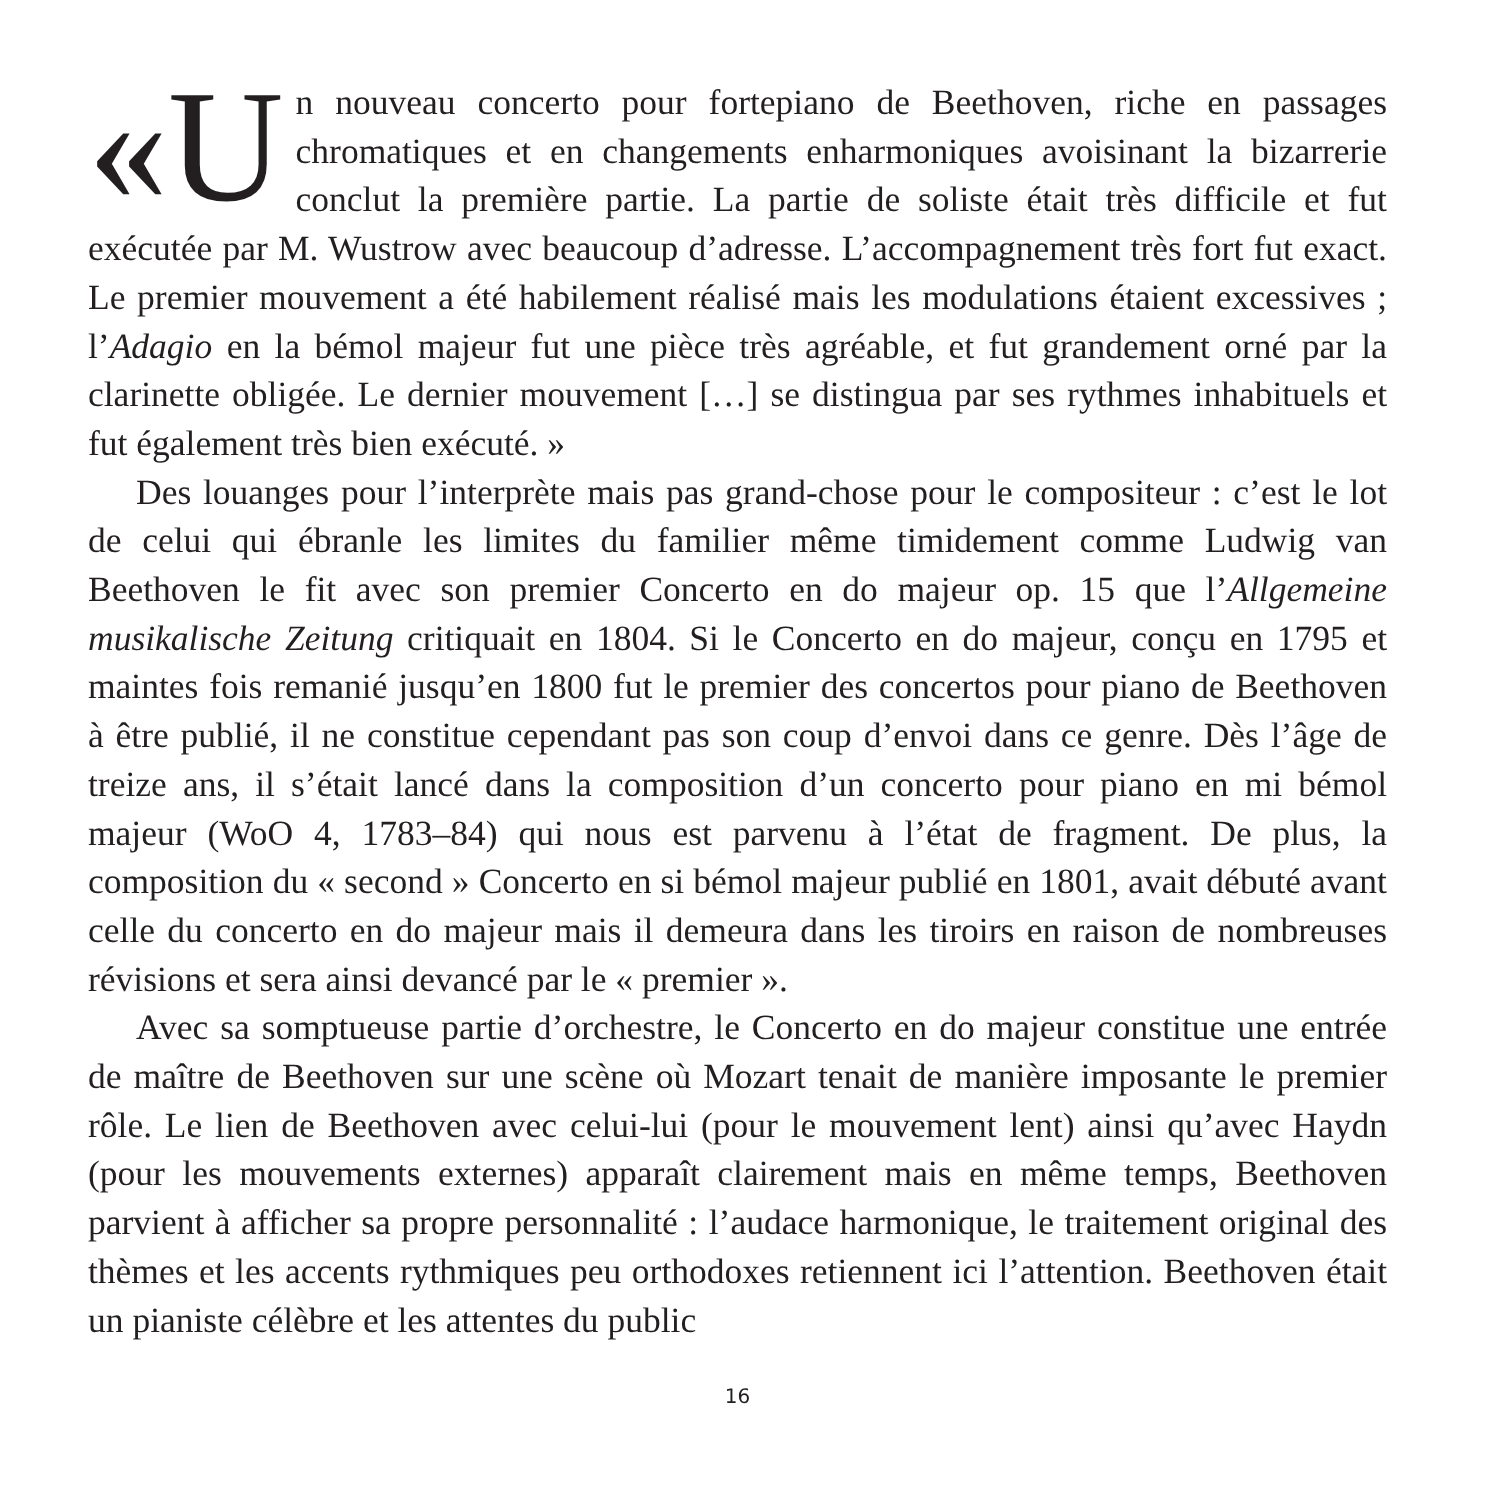«U n nouveau concerto pour fortepiano de Beethoven, riche en passages chromatiques et en changements enharmoniques avoisinant la bizarrerie conclut la première partie. La partie de soliste était très difficile et fut exécutée par M. Wustrow avec beaucoup d’adresse. L’accompagnement très fort fut exact. Le premier mouvement a été habilement réalisé mais les modulations étaient excessives ; l’Adagio en la bémol majeur fut une pièce très agréable, et fut grandement orné par la clarinette obligée. Le dernier mouvement […] se distingua par ses rythmes inhabituels et fut également très bien exécuté. »
Des louanges pour l’interprète mais pas grand-chose pour le compositeur : c’est le lot de celui qui ébranle les limites du familier même timidement comme Ludwig van Beethoven le fit avec son premier Concerto en do majeur op. 15 que l’Allgemeine musikalische Zeitung critiquait en 1804. Si le Concerto en do majeur, conçu en 1795 et maintes fois remanié jusqu’en 1800 fut le premier des concertos pour piano de Beethoven à être publié, il ne constitue cependant pas son coup d’envoi dans ce genre. Dès l’âge de treize ans, il s’était lancé dans la composition d’un concerto pour piano en mi bémol majeur (WoO 4, 1783–84) qui nous est parvenu à l’état de fragment. De plus, la composition du « second » Concerto en si bémol majeur publié en 1801, avait débuté avant celle du concerto en do majeur mais il demeura dans les tiroirs en raison de nombreuses révisions et sera ainsi devancé par le « premier ».
Avec sa somptueuse partie d’orchestre, le Concerto en do majeur constitue une entrée de maître de Beethoven sur une scène où Mozart tenait de manière imposante le premier rôle. Le lien de Beethoven avec celui-lui (pour le mouvement lent) ainsi qu’avec Haydn (pour les mouvements externes) apparaît clairement mais en même temps, Beethoven parvient à afficher sa propre personnalité : l’audace harmonique, le traitement original des thèmes et les accents rythmiques peu orthodoxes retiennent ici l’attention. Beethoven était un pianiste célèbre et les attentes du public
16